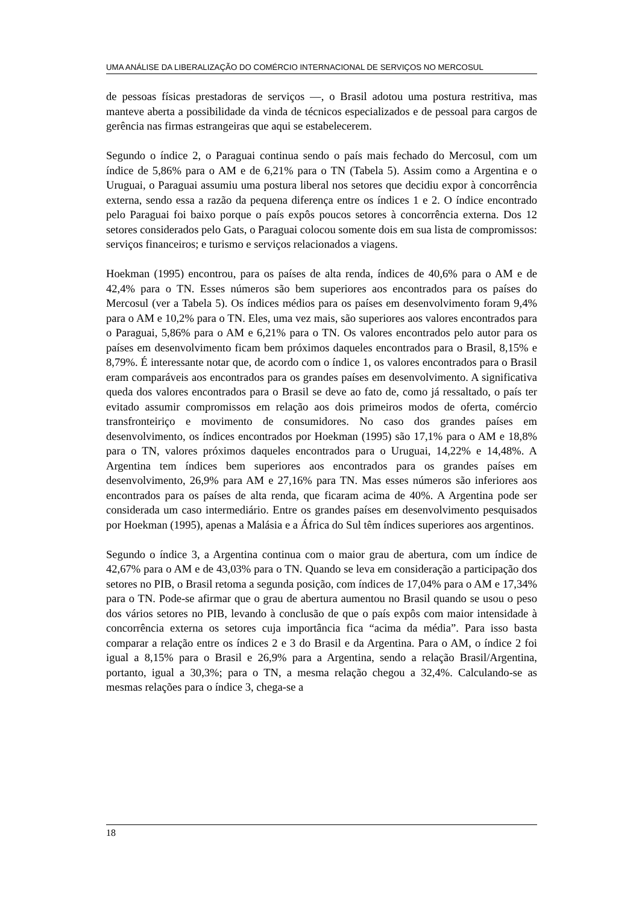UMA ANÁLISE DA LIBERALIZAÇÃO DO COMÉRCIO INTERNACIONAL DE SERVIÇOS NO MERCOSUL
de pessoas físicas prestadoras de serviços —, o Brasil adotou uma postura restritiva, mas manteve aberta a possibilidade da vinda de técnicos especializados e de pessoal para cargos de gerência nas firmas estrangeiras que aqui se estabelecerem.
Segundo o índice 2, o Paraguai continua sendo o país mais fechado do Mercosul, com um índice de 5,86% para o AM e de 6,21% para o TN (Tabela 5). Assim como a Argentina e o Uruguai, o Paraguai assumiu uma postura liberal nos setores que decidiu expor à concorrência externa, sendo essa a razão da pequena diferença entre os índices 1 e 2. O índice encontrado pelo Paraguai foi baixo porque o país expôs poucos setores à concorrência externa. Dos 12 setores considerados pelo Gats, o Paraguai colocou somente dois em sua lista de compromissos: serviços financeiros; e turismo e serviços relacionados a viagens.
Hoekman (1995) encontrou, para os países de alta renda, índices de 40,6% para o AM e de 42,4% para o TN. Esses números são bem superiores aos encontrados para os países do Mercosul (ver a Tabela 5). Os índices médios para os países em desenvolvimento foram 9,4% para o AM e 10,2% para o TN. Eles, uma vez mais, são superiores aos valores encontrados para o Paraguai, 5,86% para o AM e 6,21% para o TN. Os valores encontrados pelo autor para os países em desenvolvimento ficam bem próximos daqueles encontrados para o Brasil, 8,15% e 8,79%. É interessante notar que, de acordo com o índice 1, os valores encontrados para o Brasil eram comparáveis aos encontrados para os grandes países em desenvolvimento. A significativa queda dos valores encontrados para o Brasil se deve ao fato de, como já ressaltado, o país ter evitado assumir compromissos em relação aos dois primeiros modos de oferta, comércio transfronteiriço e movimento de consumidores. No caso dos grandes países em desenvolvimento, os índices encontrados por Hoekman (1995) são 17,1% para o AM e 18,8% para o TN, valores próximos daqueles encontrados para o Uruguai, 14,22% e 14,48%. A Argentina tem índices bem superiores aos encontrados para os grandes países em desenvolvimento, 26,9% para AM e 27,16% para TN. Mas esses números são inferiores aos encontrados para os países de alta renda, que ficaram acima de 40%. A Argentina pode ser considerada um caso intermediário. Entre os grandes países em desenvolvimento pesquisados por Hoekman (1995), apenas a Malásia e a África do Sul têm índices superiores aos argentinos.
Segundo o índice 3, a Argentina continua com o maior grau de abertura, com um índice de 42,67% para o AM e de 43,03% para o TN. Quando se leva em consideração a participação dos setores no PIB, o Brasil retoma a segunda posição, com índices de 17,04% para o AM e 17,34% para o TN. Pode-se afirmar que o grau de abertura aumentou no Brasil quando se usou o peso dos vários setores no PIB, levando à conclusão de que o país expôs com maior intensidade à concorrência externa os setores cuja importância fica “acima da média”. Para isso basta comparar a relação entre os índices 2 e 3 do Brasil e da Argentina. Para o AM, o índice 2 foi igual a 8,15% para o Brasil e 26,9% para a Argentina, sendo a relação Brasil/Argentina, portanto, igual a 30,3%; para o TN, a mesma relação chegou a 32,4%. Calculando-se as mesmas relações para o índice 3, chega-se a
18